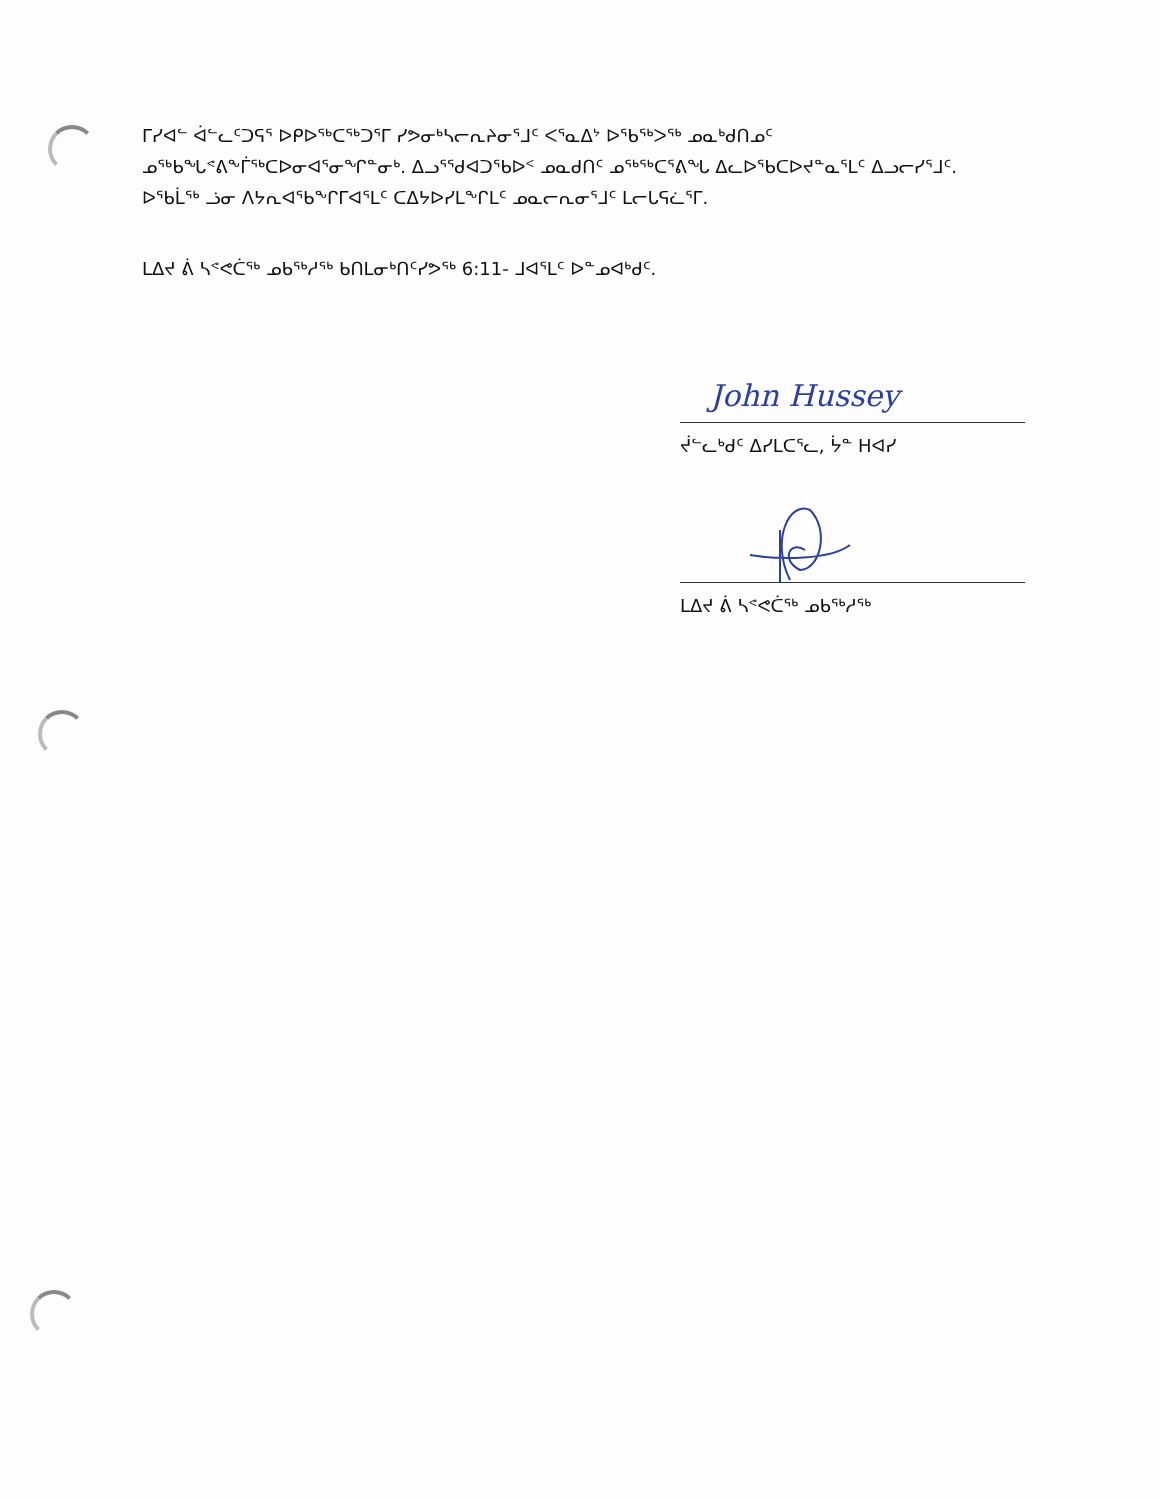ᒥᓯᐊᓪ ᐋᓪᓚᑦᑐᕋᕐ ᐅᑭᐅᖅᑕᖅᑐᕐᒥ ᓯᕗᓂᒃᓴᓕᕆᔨᓂᕐᒧᑦ ᐸᕐᓇᐃᔾ ᐅᖃᖅᐳᖅ ᓄᓇᒃᑯᑎᓄᑦ ᓄᖅᑲᖓᕝᕕᖕᒦᖅᑕᐅᓂᐊᕐᓂᖏᓐᓂᒃ. ᐃᓗᕐᖁᐊᑐᖃᐅᑉ ᓄᓇᑯᑎᑦ ᓄᖅᖅᑕᕐᕕᖓ ᐃᓚᐅᖃᑕᐅᔪᓐᓇᕐᒪᑦ ᐃᓗᓕᓯᕐᒧᑦ. ᐅᖃᒫᖅ ᓘᓂ ᐱᔭᕆᐊᖃᖕᒋᒥᐊᕐᒪᑦ ᑕᐃᔭᐅᓯᒪᖕᒋᒪᑦ ᓄᓇᓕᕆᓂᕐᒧᑦ ᒪᓕᒐᕋᓛᕐᒥ.
ᒪᐃᔪ ᕖ ᓴᕝᕙᑖᖅ ᓄᑲᖅᓱᖅ ᑲᑎᒪᓂᒃᑎᑦᓯᕗᖅ 6:11- ᒧᐊᕐᒪᑦ ᐅᓐᓄᐊᒃᑯᑦ.
John Hussey
ᔫᓪᓚᒃᑯᑦ ᐃᓯᒪᑕᕐᓚ, ᔮᓐ ᕼᐊᓯ
ᒪᐃᔪ ᕖ ᓴᕝᕙᑖᖅ ᓄᑲᖅᓱᖅ